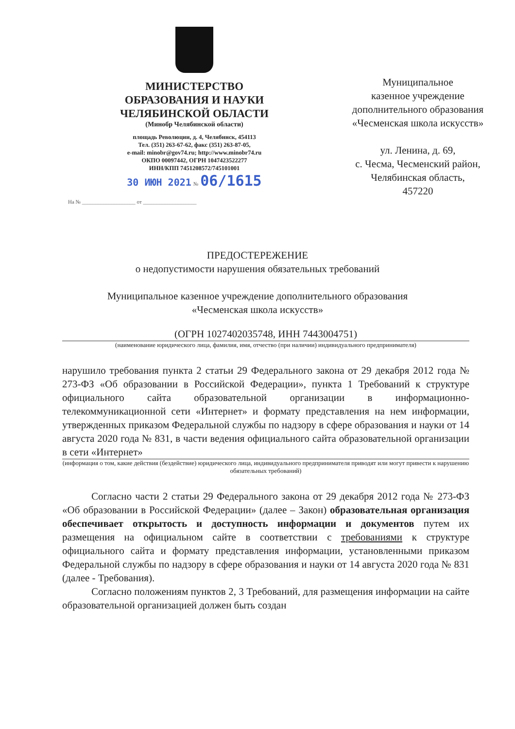МИНИСТЕРСТВО
ОБРАЗОВАНИЯ И НАУКИ
ЧЕЛЯБИНСКОЙ ОБЛАСТИ
(Минобр Челябинской области)
площадь Революции, д. 4, Челябинск, 454113
Тел. (351) 263-67-62, факс (351) 263-87-05,
e-mail: minobr@gov74.ru; http://www.minobr74.ru
ОКПО 00097442, ОГРН 1047423522277
ИНН/КПП 7451208572/745101001
30 ИЮН 2021 № 06/1615
На № ____________________ от ____________________
Муниципальное
казенное учреждение
дополнительного образования
«Чесменская школа искусств»
ул. Ленина, д. 69,
с. Чесма, Чесменский район,
Челябинская область,
457220
ПРЕДОСТЕРЕЖЕНИЕ
о недопустимости нарушения обязательных требований
Муниципальное казенное учреждение дополнительного образования
«Чесменская школа искусств»
(ОГРН 1027402035748, ИНН 7443004751)
(наименование юридического лица, фамилия, имя, отчество (при наличии) индивидуального предпринимателя)
нарушило требования пункта 2 статьи 29 Федерального закона от 29 декабря 2012 года № 273-ФЗ «Об образовании в Российской Федерации», пункта 1 Требований к структуре официального сайта образовательной организации в информационно-телекоммуникационной сети «Интернет» и формату представления на нем информации, утвержденных приказом Федеральной службы по надзору в сфере образования и науки от 14 августа 2020 года № 831, в части ведения официального сайта образовательной организации в сети «Интернет»
(информация о том, какие действия (бездействие) юридического лица, индивидуального предпринимателя приводят или могут привести к нарушению обязательных требований)
Согласно части 2 статьи 29 Федерального закона от 29 декабря 2012 года № 273-ФЗ «Об образовании в Российской Федерации» (далее – Закон) образовательная организация обеспечивает открытость и доступность информации и документов путем их размещения на официальном сайте в соответствии с требованиями к структуре официального сайта и формату представления информации, установленными приказом Федеральной службы по надзору в сфере образования и науки от 14 августа 2020 года № 831 (далее - Требования).
Согласно положениям пунктов 2, 3 Требований, для размещения информации на сайте образовательной организацией должен быть создан